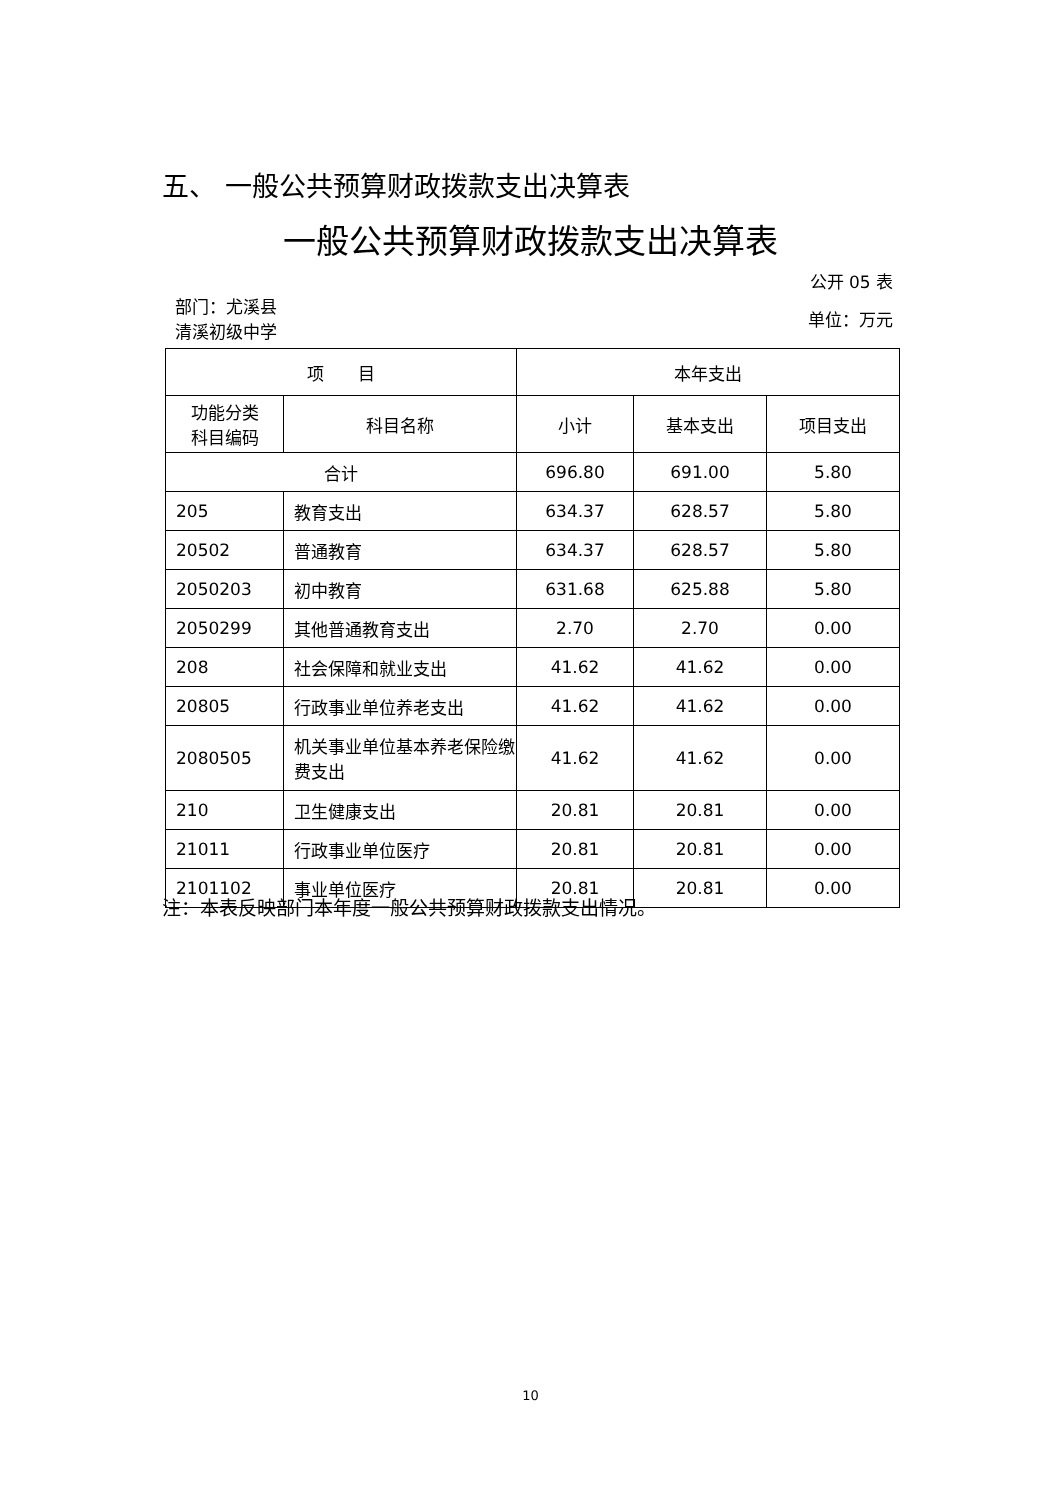五、 一般公共预算财政拨款支出决算表
一般公共预算财政拨款支出决算表
公开 05 表
部门：尤溪县
清溪初级中学
单位：万元
| 项 目 | | 本年支出 | | |
| --- | --- | --- | --- | --- |
| 功能分类 科目编码 | 科目名称 | 小计 | 基本支出 | 项目支出 |
| 合计 | | 696.80 | 691.00 | 5.80 |
| 205 | 教育支出 | 634.37 | 628.57 | 5.80 |
| 20502 | 普通教育 | 634.37 | 628.57 | 5.80 |
| 2050203 | 初中教育 | 631.68 | 625.88 | 5.80 |
| 2050299 | 其他普通教育支出 | 2.70 | 2.70 | 0.00 |
| 208 | 社会保障和就业支出 | 41.62 | 41.62 | 0.00 |
| 20805 | 行政事业单位养老支出 | 41.62 | 41.62 | 0.00 |
| 2080505 | 机关事业单位基本养老保险缴费支出 | 41.62 | 41.62 | 0.00 |
| 210 | 卫生健康支出 | 20.81 | 20.81 | 0.00 |
| 21011 | 行政事业单位医疗 | 20.81 | 20.81 | 0.00 |
| 2101102 | 事业单位医疗 | 20.81 | 20.81 | 0.00 |
注：本表反映部门本年度一般公共预算财政拨款支出情况。
10